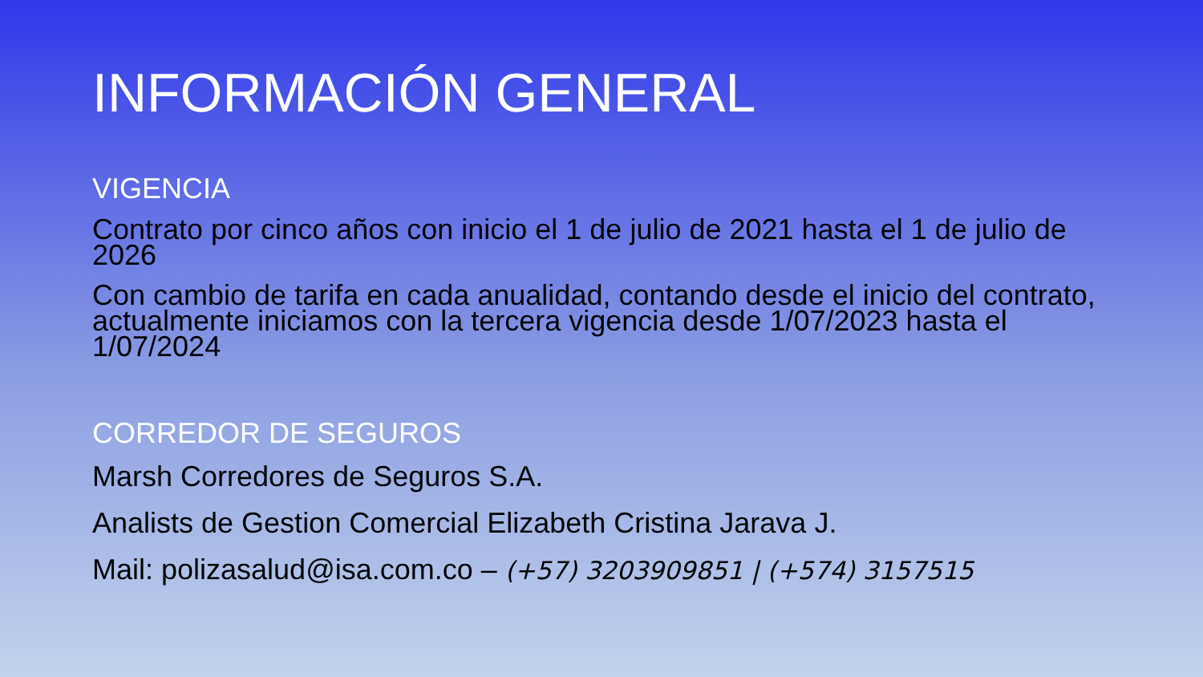INFORMACIÓN GENERAL
VIGENCIA
Contrato por cinco años con inicio el 1 de julio de 2021 hasta el 1 de julio de 2026
Con cambio de tarifa en cada anualidad, contando desde el inicio del contrato, actualmente iniciamos con la tercera vigencia desde 1/07/2023 hasta el 1/07/2024
CORREDOR DE SEGUROS
Marsh Corredores de Seguros S.A.
Analists de Gestion Comercial Elizabeth Cristina Jarava J.
Mail: polizasalud@isa.com.co – (+57) 3203909851 | (+574) 3157515